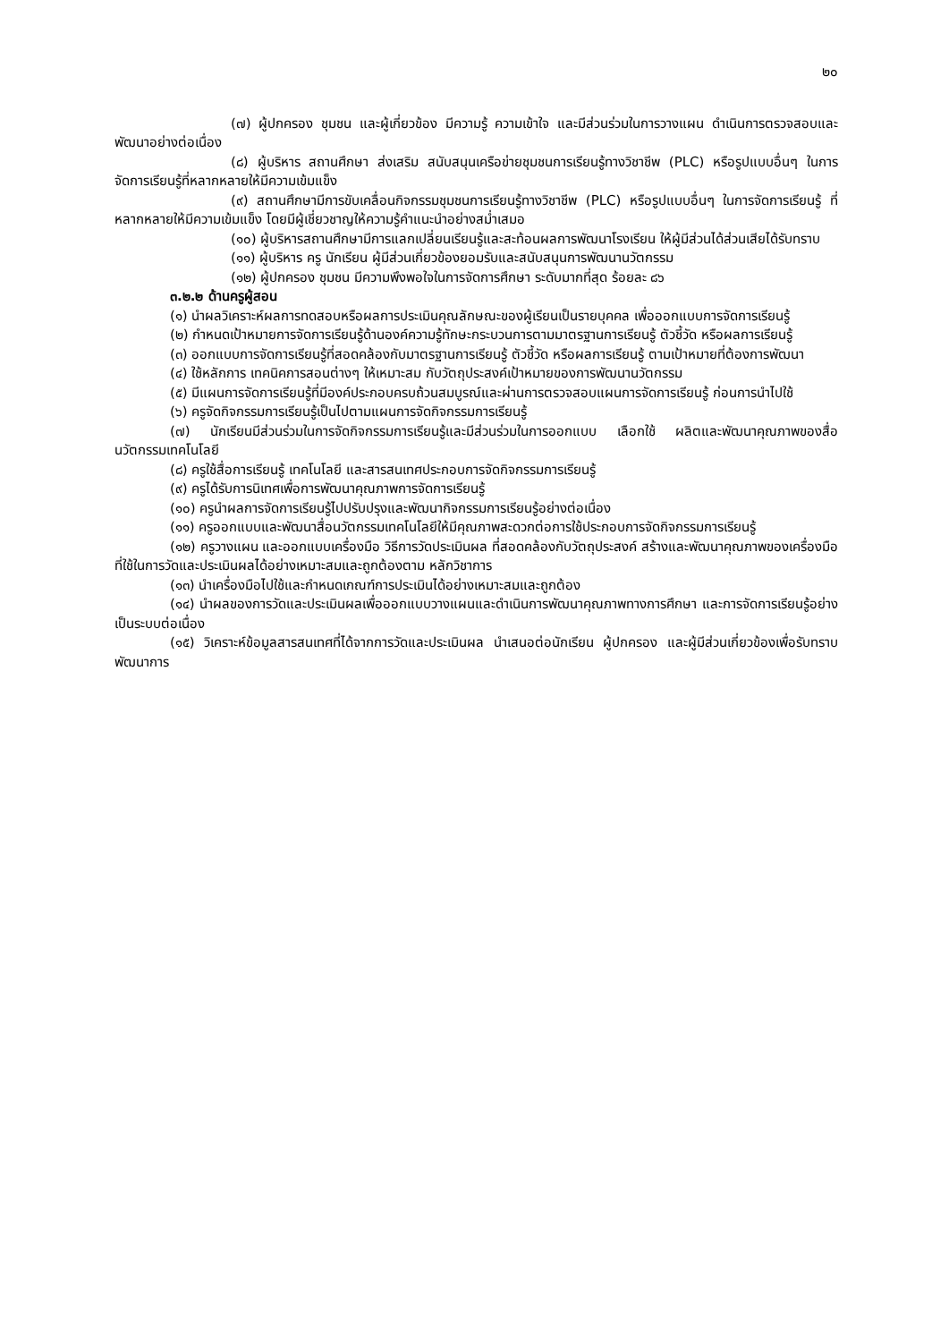๒๐
(๗) ผู้ปกครอง ชุมชน และผู้เกี่ยวข้อง มีความรู้ ความเข้าใจ และมีส่วนร่วมในการวางแผน ดำเนินการตรวจสอบและพัฒนาอย่างต่อเนื่อง
(๘) ผู้บริหาร สถานศึกษา ส่งเสริม สนับสนุนเครือข่ายชุมชนการเรียนรู้ทางวิชาชีพ (PLC) หรือรูปแบบอื่นๆ ในการจัดการเรียนรู้ที่หลากหลายให้มีความเข้มแข็ง
(๙) สถานศึกษามีการขับเคลื่อนกิจกรรมชุมชนการเรียนรู้ทางวิชาชีพ (PLC) หรือรูปแบบอื่นๆ ในการจัดการเรียนรู้ ที่หลากหลายให้มีความเข้มแข็ง โดยมีผู้เชี่ยวชาญให้ความรู้คำแนะนำอย่างสม่ำเสมอ
(๑๐) ผู้บริหารสถานศึกษามีการแลกเปลี่ยนเรียนรู้และสะท้อนผลการพัฒนาโรงเรียน ให้ผู้มีส่วนได้ส่วนเสียได้รับทราบ
(๑๑) ผู้บริหาร ครู นักเรียน ผู้มีส่วนเกี่ยวข้องยอมรับและสนับสนุนการพัฒนานวัตกรรม
(๑๒) ผู้ปกครอง ชุมชน มีความพึงพอใจในการจัดการศึกษา ระดับมากที่สุด ร้อยละ ๘๖
๓.๒.๒ ด้านครูผู้สอน
(๑) นำผลวิเคราะห์ผลการทดสอบหรือผลการประเมินคุณลักษณะของผู้เรียนเป็นรายบุคคล เพื่อออกแบบการจัดการเรียนรู้
(๒) กำหนดเป้าหมายการจัดการเรียนรู้ด้านองค์ความรู้ทักษะกระบวนการตามมาตรฐานการเรียนรู้ ตัวชี้วัด หรือผลการเรียนรู้
(๓) ออกแบบการจัดการเรียนรู้ที่สอดคล้องกับมาตรฐานการเรียนรู้ ตัวชี้วัด หรือผลการเรียนรู้ ตามเป้าหมายที่ต้องการพัฒนา
(๔) ใช้หลักการ เทคนิคการสอนต่างๆ ให้เหมาะสม กับวัตถุประสงค์เป้าหมายของการพัฒนานวัตกรรม
(๕) มีแผนการจัดการเรียนรู้ที่มีองค์ประกอบครบถ้วนสมบูรณ์และผ่านการตรวจสอบแผนการจัดการเรียนรู้ ก่อนการนำไปใช้
(๖) ครูจัดกิจกรรมการเรียนรู้เป็นไปตามแผนการจัดกิจกรรมการเรียนรู้
(๗) นักเรียนมีส่วนร่วมในการจัดกิจกรรมการเรียนรู้และมีส่วนร่วมในการออกแบบ เลือกใช้ ผลิตและพัฒนาคุณภาพของสื่อนวัตกรรมเทคโนโลยี
(๘) ครูใช้สื่อการเรียนรู้ เทคโนโลยี และสารสนเทศประกอบการจัดกิจกรรมการเรียนรู้
(๙) ครูได้รับการนิเทศเพื่อการพัฒนาคุณภาพการจัดการเรียนรู้
(๑๐) ครูนำผลการจัดการเรียนรู้ไปปรับปรุงและพัฒนากิจกรรมการเรียนรู้อย่างต่อเนื่อง
(๑๑) ครูออกแบบและพัฒนาสื่อนวัตกรรมเทคโนโลยีให้มีคุณภาพสะดวกต่อการใช้ประกอบการจัดกิจกรรมการเรียนรู้
(๑๒) ครูวางแผน และออกแบบเครื่องมือ วิธีการวัดประเมินผล ที่สอดคล้องกับวัตถุประสงค์ สร้างและพัฒนาคุณภาพของเครื่องมือที่ใช้ในการวัดและประเมินผลได้อย่างเหมาะสมและถูกต้องตาม หลักวิชาการ
(๑๓) นำเครื่องมือไปใช้และกำหนดเกณฑ์การประเมินได้อย่างเหมาะสมและถูกต้อง
(๑๔) นำผลของการวัดและประเมินผลเพื่อออกแบบวางแผนและดำเนินการพัฒนาคุณภาพทางการศึกษา และการจัดการเรียนรู้อย่างเป็นระบบต่อเนื่อง
(๑๕) วิเคราะห์ข้อมูลสารสนเทศที่ได้จากการวัดและประเมินผล นำเสนอต่อนักเรียน ผู้ปกครอง และผู้มีส่วนเกี่ยวข้องเพื่อรับทราบพัฒนาการ